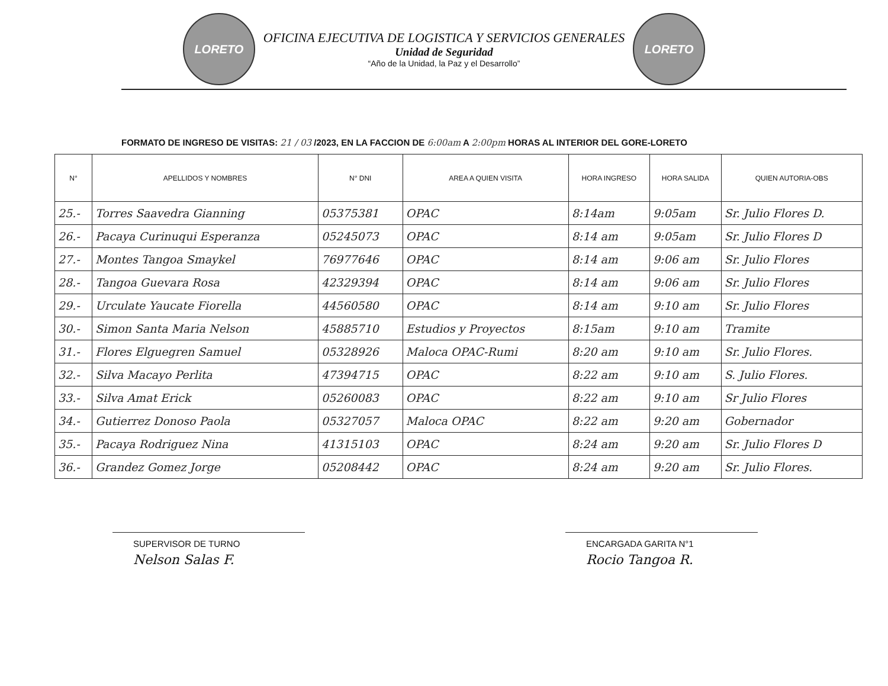LORETO
OFICINA EJECUTIVA DE LOGISTICA Y SERVICIOS GENERALES
Unidad de Seguridad
“Año de la Unidad, la Paz y el Desarrollo”
LORETO
FORMATO DE INGRESO DE VISITAS: 21 / 03 /2023, EN LA FACCION DE 6:00am A 2:00pm HORAS AL INTERIOR DEL GORE-LORETO
| N° | APELLIDOS Y NOMBRES | N° DNI | AREA A QUIEN VISITA | HORA INGRESO | HORA SALIDA | QUIEN AUTORIA-OBS |
| --- | --- | --- | --- | --- | --- | --- |
| 25.- | Torres Saavedra Gianning | 05375381 | OPAC | 8:14am | 9:05am | Sr. Julio Flores D. |
| 26.- | Pacaya Curinuqui Esperanza | 05245073 | OPAC | 8:14 am | 9:05am | Sr. Julio Flores D |
| 27.- | Montes Tangoa Smaykel | 76977646 | OPAC | 8:14 am | 9:06 am | Sr. Julio Flores |
| 28.- | Tangoa Guevara Rosa | 42329394 | OPAC | 8:14 am | 9:06 am | Sr. Julio Flores |
| 29.- | Urculate Yaucate Fiorella | 44560580 | OPAC | 8:14 am | 9:10 am | Sr. Julio Flores |
| 30.- | Simon Santa Maria Nelson | 45885710 | Estudios y Proyectos | 8:15am | 9:10 am | Tramite |
| 31.- | Flores Elguegren Samuel | 05328926 | Maloca OPAC-Rumi | 8:20 am | 9:10 am | Sr. Julio Flores. |
| 32.- | Silva Macayo Perlita | 47394715 | OPAC | 8:22 am | 9:10 am | S. Julio Flores. |
| 33.- | Silva Amat Erick | 05260083 | OPAC | 8:22 am | 9:10 am | Sr Julio Flores |
| 34.- | Gutierrez Donoso Paola | 05327057 | Maloca OPAC | 8:22 am | 9:20 am | Gobernador |
| 35.- | Pacaya Rodriguez Nina | 41315103 | OPAC | 8:24 am | 9:20 am | Sr. Julio Flores D |
| 36.- | Grandez Gomez Jorge | 05208442 | OPAC | 8:24 am | 9:20 am | Sr. Julio Flores. |
SUPERVISOR DE TURNO
Nelson Salas F.
ENCARGADA GARITA N°1
Rocio Tangoa R.